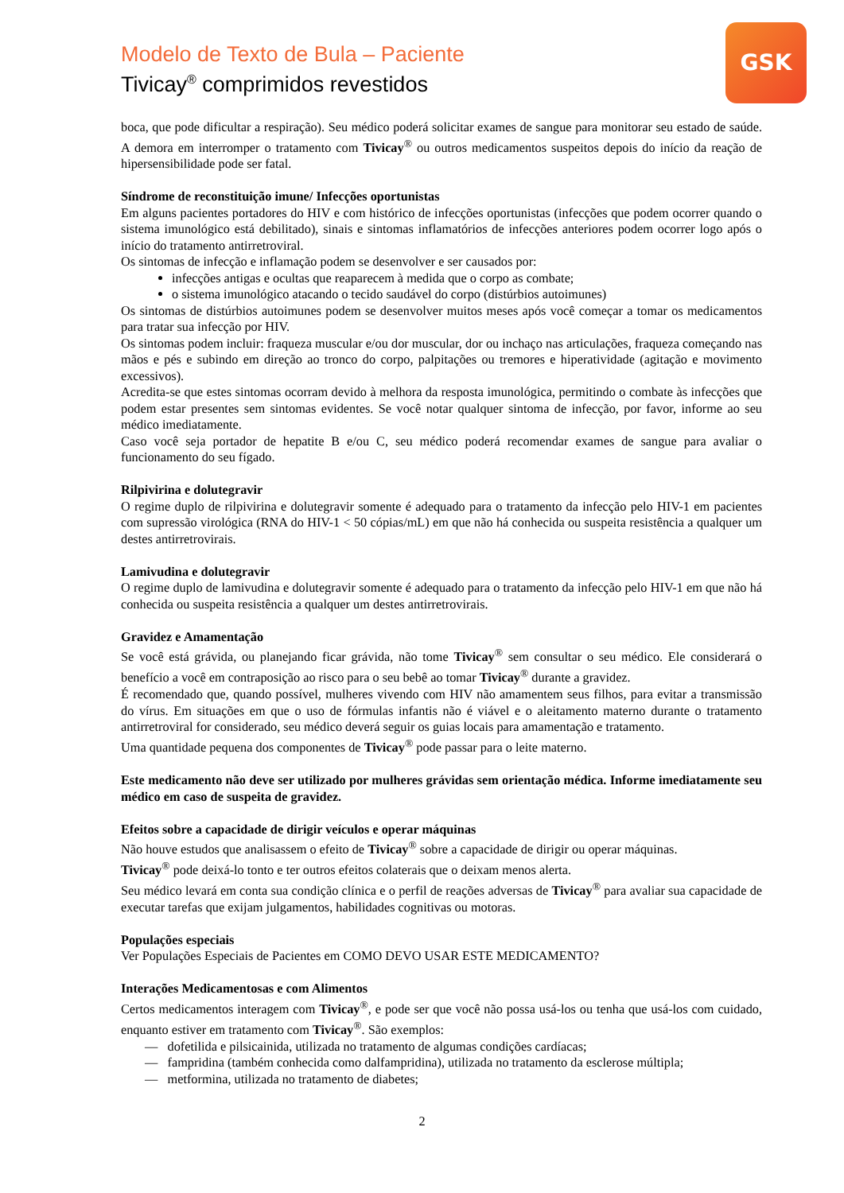Modelo de Texto de Bula – Paciente
Tivicay<sup>®</sup> comprimidos revestidos
GSK
boca, que pode dificultar a respiração). Seu médico poderá solicitar exames de sangue para monitorar seu estado de saúde. A demora em interromper o tratamento com Tivicay<sup>®</sup> ou outros medicamentos suspeitos depois do início da reação de hipersensibilidade pode ser fatal.
Síndrome de reconstituição imune/ Infecções oportunistas
Em alguns pacientes portadores do HIV e com histórico de infecções oportunistas (infecções que podem ocorrer quando o sistema imunológico está debilitado), sinais e sintomas inflamatórios de infecções anteriores podem ocorrer logo após o início do tratamento antirretroviral.
Os sintomas de infecção e inflamação podem se desenvolver e ser causados por:
infecções antigas e ocultas que reaparecem à medida que o corpo as combate;
o sistema imunológico atacando o tecido saudável do corpo (distúrbios autoimunes)
Os sintomas de distúrbios autoimunes podem se desenvolver muitos meses após você começar a tomar os medicamentos para tratar sua infecção por HIV.
Os sintomas podem incluir: fraqueza muscular e/ou dor muscular, dor ou inchaço nas articulações, fraqueza começando nas mãos e pés e subindo em direção ao tronco do corpo, palpitações ou tremores e hiperatividade (agitação e movimento excessivos).
Acredita-se que estes sintomas ocorram devido à melhora da resposta imunológica, permitindo o combate às infecções que podem estar presentes sem sintomas evidentes. Se você notar qualquer sintoma de infecção, por favor, informe ao seu médico imediatamente.
Caso você seja portador de hepatite B e/ou C, seu médico poderá recomendar exames de sangue para avaliar o funcionamento do seu fígado.
Rilpivirina e dolutegravir
O regime duplo de rilpivirina e dolutegravir somente é adequado para o tratamento da infecção pelo HIV-1 em pacientes com supressão virológica (RNA do HIV-1 < 50 cópias/mL) em que não há conhecida ou suspeita resistência a qualquer um destes antirretrovirais.
Lamivudina e dolutegravir
O regime duplo de lamivudina e dolutegravir somente é adequado para o tratamento da infecção pelo HIV-1 em que não há conhecida ou suspeita resistência a qualquer um destes antirretrovirais.
Gravidez e Amamentação
Se você está grávida, ou planejando ficar grávida, não tome Tivicay<sup>®</sup> sem consultar o seu médico. Ele considerará o benefício a você em contraposição ao risco para o seu bebê ao tomar Tivicay<sup>®</sup> durante a gravidez.
É recomendado que, quando possível, mulheres vivendo com HIV não amamentem seus filhos, para evitar a transmissão do vírus. Em situações em que o uso de fórmulas infantis não é viável e o aleitamento materno durante o tratamento antirretroviral for considerado, seu médico deverá seguir os guias locais para amamentação e tratamento.
Uma quantidade pequena dos componentes de Tivicay<sup>®</sup> pode passar para o leite materno.
Este medicamento não deve ser utilizado por mulheres grávidas sem orientação médica. Informe imediatamente seu médico em caso de suspeita de gravidez.
Efeitos sobre a capacidade de dirigir veículos e operar máquinas
Não houve estudos que analisassem o efeito de Tivicay<sup>®</sup> sobre a capacidade de dirigir ou operar máquinas.
Tivicay<sup>®</sup> pode deixá-lo tonto e ter outros efeitos colaterais que o deixam menos alerta.
Seu médico levará em conta sua condição clínica e o perfil de reações adversas de Tivicay<sup>®</sup> para avaliar sua capacidade de executar tarefas que exijam julgamentos, habilidades cognitivas ou motoras.
Populações especiais
Ver Populações Especiais de Pacientes em COMO DEVO USAR ESTE MEDICAMENTO?
Interações Medicamentosas e com Alimentos
Certos medicamentos interagem com Tivicay<sup>®</sup>, e pode ser que você não possa usá-los ou tenha que usá-los com cuidado, enquanto estiver em tratamento com Tivicay<sup>®</sup>. São exemplos:
— dofetilida e pilsicainida, utilizada no tratamento de algumas condições cardíacas;
— fampridina (também conhecida como dalfampridina), utilizada no tratamento da esclerose múltipla;
— metformina, utilizada no tratamento de diabetes;
2